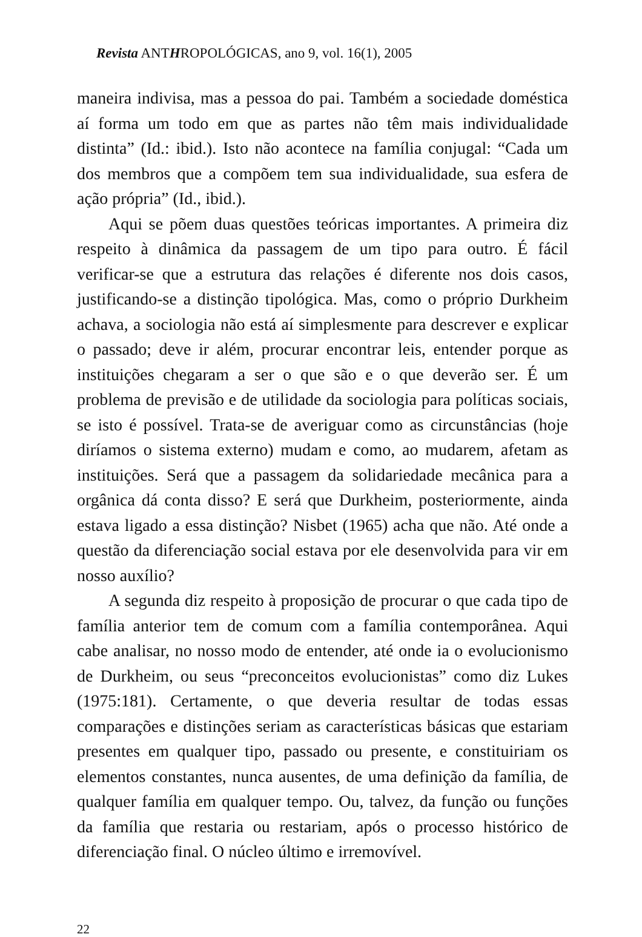Revista ANTHROPOLÓGICAS, ano 9, vol. 16(1), 2005
maneira indivisa, mas a pessoa do pai. Também a sociedade doméstica aí forma um todo em que as partes não têm mais individualidade distinta” (Id.: ibid.). Isto não acontece na família conjugal: “Cada um dos membros que a compõem tem sua individualidade, sua esfera de ação própria” (Id., ibid.).
Aqui se põem duas questões teóricas importantes. A primeira diz respeito à dinâmica da passagem de um tipo para outro. É fácil verificar-se que a estrutura das relações é diferente nos dois casos, justificando-se a distinção tipológica. Mas, como o próprio Durkheim achava, a sociologia não está aí simplesmente para descrever e explicar o passado; deve ir além, procurar encontrar leis, entender porque as instituições chegaram a ser o que são e o que deverão ser. É um problema de previsão e de utilidade da sociologia para políticas sociais, se isto é possível. Trata-se de averiguar como as circunstâncias (hoje diríamos o sistema externo) mudam e como, ao mudarem, afetam as instituições. Será que a passagem da solidariedade mecânica para a orgânica dá conta disso? E será que Durkheim, posteriormente, ainda estava ligado a essa distinção? Nisbet (1965) acha que não. Até onde a questão da diferenciação social estava por ele desenvolvida para vir em nosso auxílio?
A segunda diz respeito à proposição de procurar o que cada tipo de família anterior tem de comum com a família contemporânea. Aqui cabe analisar, no nosso modo de entender, até onde ia o evolucionismo de Durkheim, ou seus “preconceitos evolucionistas” como diz Lukes (1975:181). Certamente, o que deveria resultar de todas essas comparações e distinções seriam as características básicas que estariam presentes em qualquer tipo, passado ou presente, e constituiriam os elementos constantes, nunca ausentes, de uma definição da família, de qualquer família em qualquer tempo. Ou, talvez, da função ou funções da família que restaria ou restariam, após o processo histórico de diferenciação final. O núcleo último e irremovível.
22